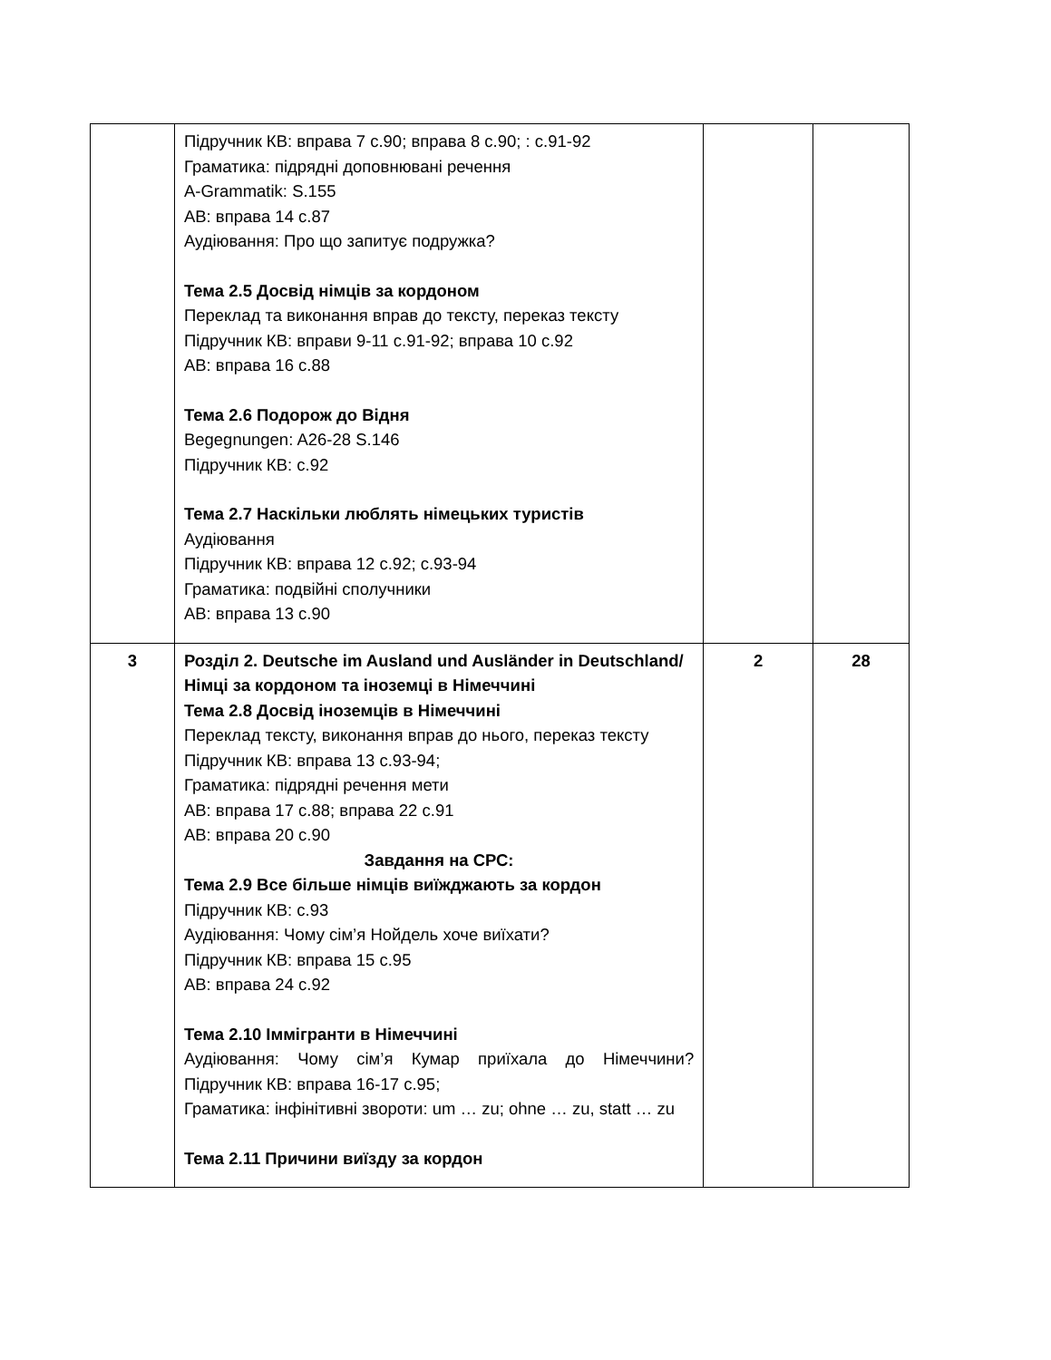| | Підручник КВ: вправа 7 с.90; вправа 8 с.90; : с.91-92 Граматика: підрядні доповнювані речення A-Grammatik: S.155 АВ: вправа 14 с.87 Аудіювання: Про що запитує подружка? Тема 2.5 Досвід німців за кордоном Переклад та виконання вправ до тексту, переказ тексту Підручник КВ: вправи 9-11 с.91-92; вправа 10 с.92 АВ: вправа 16 с.88 Тема 2.6 Подорож до Відня Begegnungen: A26-28 S.146 Підручник КВ: с.92 Тема 2.7 Наскільки люблять німецьких туристів Аудіювання Підручник КВ: вправа 12 с.92; с.93-94 Граматика: подвійні сполучники АВ: вправа 13 с.90 | | |
| 3 | Розділ 2. Deutsche im Ausland und Ausländer in Deutschland/ Німці за кордоном та іноземці в Німеччині Тема 2.8 Досвід іноземців в Німеччині Переклад тексту, виконання вправ до нього, переказ тексту Підручник КВ: вправа 13 с.93-94; Граматика: підрядні речення мети АВ: вправа 17 с.88; вправа 22 с.91 АВ: вправа 20 с.90 Завдання на СРС: Тема 2.9 Все більше німців виїжджають за кордон Підручник КВ: с.93 Аудіювання: Чому сім’я Нойдель хоче виїхати? Підручник КВ: вправа 15 с.95 АВ: вправа 24 с.92 Тема 2.10 Іммігранти в Німеччині Аудіювання: Чому сім’я Кумар приїхала до Німеччини? Підручник КВ: вправа 16-17 с.95; Граматика: інфінітивні звороти: um … zu; ohne … zu, statt … zu Тема 2.11 Причини виїзду за кордон | 2 | 28 |